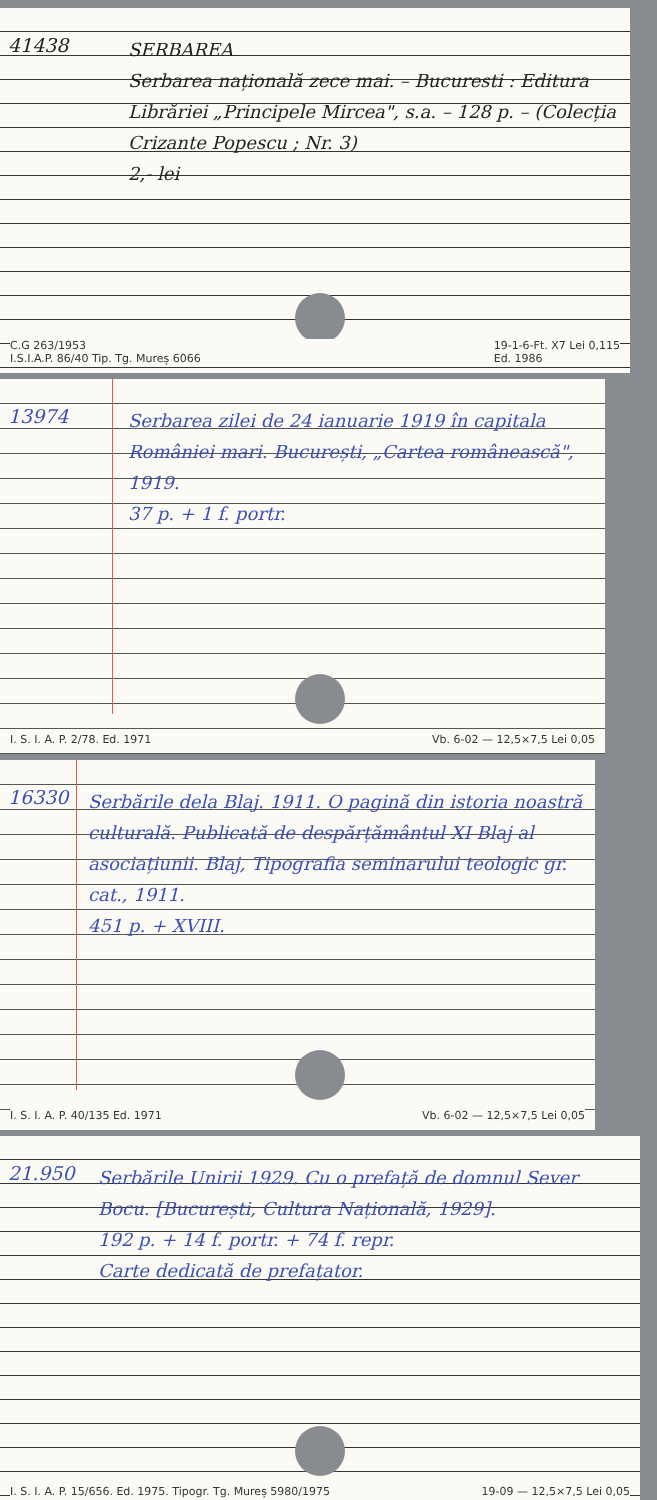41438
SERBAREA
Serbarea națională zece mai. – Bucuresti : Editura Librăriei „Principele Mircea", s.a. – 128 p. – (Colecția Crizante Popescu ; Nr. 3)
2,- lei
C.G 263/1953
I.S.I.A.P. 86/40 Tip. Tg. Mureș 6066 19-1-6-Ft. X7 Lei 0,115
Ed. 1986
13974
Serbarea zilei de 24 ianuarie 1919 în capitala României mari. București, „Cartea românească", 1919.
37 p. + 1 f. portr.
I. S. I. A. P. 2/78. Ed. 1971 Vb. 6-02 — 12,5×7,5 Lei 0,05
16330
Serbările dela Blaj. 1911. O pagină din istoria noastră culturală. Publicată de despărțământul XI Blaj al asociațiunii. Blaj, Tipografia seminarului teologic gr. cat., 1911.
451 p. + XVIII.
I. S. I. A. P. 40/135 Ed. 1971 Vb. 6-02 — 12,5×7,5 Lei 0,05
21.950
Serbările Unirii 1929. Cu o prefață de domnul Sever Bocu. [București, Cultura Națională, 1929].
192 p. + 14 f. portr. + 74 f. repr.
Carte dedicată de prefațator.
I. S. I. A. P. 15/656. Ed. 1975. Tipogr. Tg. Mureș 5980/1975 19-09 — 12,5×7,5 Lei 0,05